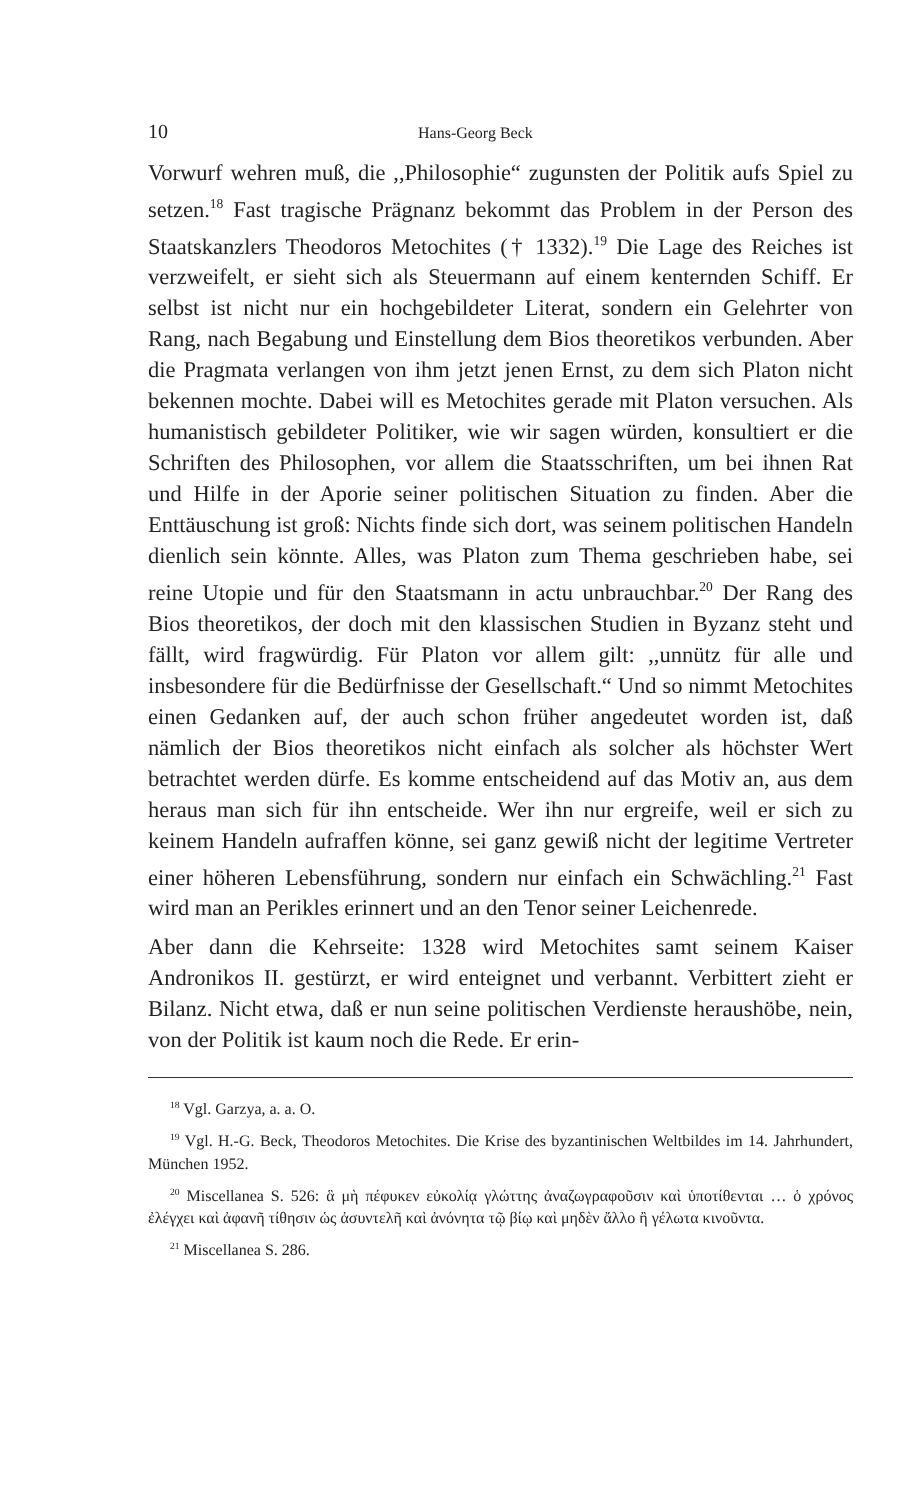10 Hans-Georg Beck
Vorwurf wehren muß, die ,,Philosophie“ zugunsten der Politik aufs Spiel zu setzen.<sup>18</sup> Fast tragische Prägnanz bekommt das Problem in der Person des Staatskanzlers Theodoros Metochites († 1332).<sup>19</sup> Die Lage des Reiches ist verzweifelt, er sieht sich als Steuermann auf einem kenternden Schiff. Er selbst ist nicht nur ein hochgebildeter Literat, sondern ein Gelehrter von Rang, nach Begabung und Einstellung dem Bios theoretikos verbunden. Aber die Pragmata verlangen von ihm jetzt jenen Ernst, zu dem sich Platon nicht bekennen mochte. Dabei will es Metochites gerade mit Platon versuchen. Als humanistisch gebildeter Politiker, wie wir sagen würden, konsultiert er die Schriften des Philosophen, vor allem die Staatsschriften, um bei ihnen Rat und Hilfe in der Aporie seiner politischen Situation zu finden. Aber die Enttäuschung ist groß: Nichts finde sich dort, was seinem politischen Handeln dienlich sein könnte. Alles, was Platon zum Thema geschrieben habe, sei reine Utopie und für den Staatsmann in actu unbrauchbar.<sup>20</sup> Der Rang des Bios theoretikos, der doch mit den klassischen Studien in Byzanz steht und fällt, wird fragwürdig. Für Platon vor allem gilt: ,,unnütz für alle und insbesondere für die Bedürfnisse der Gesellschaft.“ Und so nimmt Metochites einen Gedanken auf, der auch schon früher angedeutet worden ist, daß nämlich der Bios theoretikos nicht einfach als solcher als höchster Wert betrachtet werden dürfe. Es komme entscheidend auf das Motiv an, aus dem heraus man sich für ihn entscheide. Wer ihn nur ergreife, weil er sich zu keinem Handeln aufraffen könne, sei ganz gewiß nicht der legitime Vertreter einer höheren Lebensführung, sondern nur einfach ein Schwächling.<sup>21</sup> Fast wird man an Perikles erinnert und an den Tenor seiner Leichenrede.
Aber dann die Kehrseite: 1328 wird Metochites samt seinem Kaiser Andronikos II. gestürzt, er wird enteignet und verbannt. Verbittert zieht er Bilanz. Nicht etwa, daß er nun seine politischen Verdienste heraushöbe, nein, von der Politik ist kaum noch die Rede. Er erin-
<sup>18</sup> Vgl. Garzya, a. a. O.
<sup>19</sup> Vgl. H.-G. Beck, Theodoros Metochites. Die Krise des byzantinischen Weltbildes im 14. Jahrhundert, München 1952.
<sup>20</sup> Miscellanea S. 526: ἃ μὴ πέφυκεν εὐκολίᾳ γλώττης ἀναζωγραφοῦσιν καὶ ὑποτίθενται … ὁ χρόνος ἐλέγχει καὶ ἀφανῆ τίθησιν ὡς ἀσυντελῆ καὶ ἀνόνητα τῷ βίῳ καὶ μηδὲν ἄλλο ἢ γέλωτα κινοῦντα.
<sup>21</sup> Miscellanea S. 286.